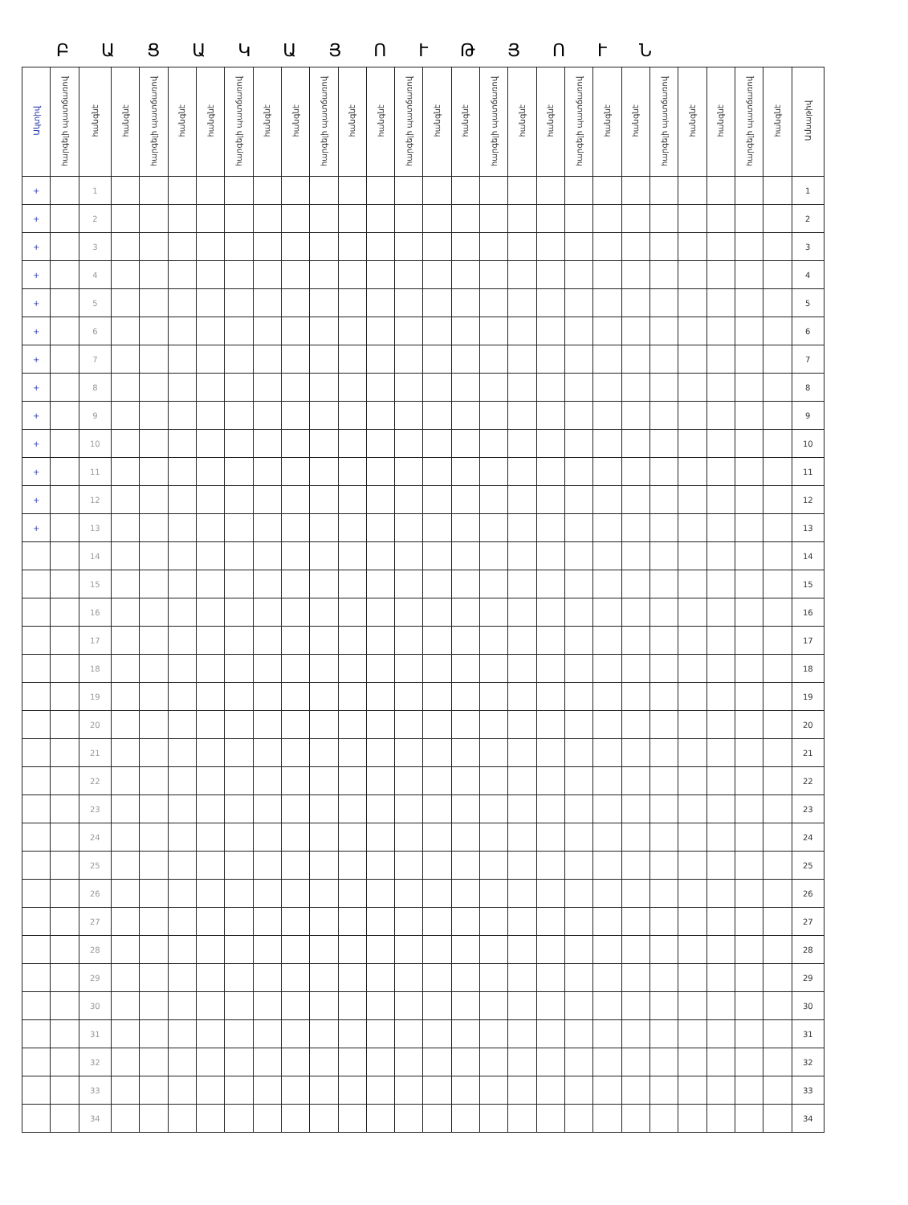ԲԱՑԱԿԱՅՈՒԹՅՈՒՆ
| Ակտիվ | հարգելի պատճառով | հանգնէ | հանգնէ | հարգելի պատճառով | հանգնէ | հանգնէ | հարգելի պատճառով | հանգնէ | հանգնէ | հարգելի պատճառով | հանգնէ | հանգնէ | հարգելի պատճառով | հանգնէ | հանգնէ | հարգելի պատճառով | հանգնէ | հանգնէ | հարգելի պատճառով | հանգնէ | հանգնէ | հարգելի պատճառով | հանգնէ | հանգնէ | հարգելի պատճառով | հանգնէ | Ամսաթիվ |
| --- | --- | --- | --- | --- | --- | --- | --- | --- | --- | --- | --- | --- | --- | --- | --- | --- | --- | --- | --- | --- | --- | --- | --- | --- | --- | --- | --- |
| + | | 1 | | | | | | | | | | | | | | | | | | | | | | | | | 1 |
| + | | 2 | | | | | | | | | | | | | | | | | | | | | | | | | 2 |
| + | | 3 | | | | | | | | | | | | | | | | | | | | | | | | | 3 |
| + | | 4 | | | | | | | | | | | | | | | | | | | | | | | | | 4 |
| + | | 5 | | | | | | | | | | | | | | | | | | | | | | | | | 5 |
| + | | 6 | | | | | | | | | | | | | | | | | | | | | | | | | 6 |
| + | | 7 | | | | | | | | | | | | | | | | | | | | | | | | | 7 |
| + | | 8 | | | | | | | | | | | | | | | | | | | | | | | | | 8 |
| + | | 9 | | | | | | | | | | | | | | | | | | | | | | | | | 9 |
| + | | 10 | | | | | | | | | | | | | | | | | | | | | | | | | 10 |
| + | | 11 | | | | | | | | | | | | | | | | | | | | | | | | | 11 |
| + | | 12 | | | | | | | | | | | | | | | | | | | | | | | | | 12 |
| + | | 13 | | | | | | | | | | | | | | | | | | | | | | | | | 13 |
| | | 14 | | | | | | | | | | | | | | | | | | | | | | | | | 14 |
| | | 15 | | | | | | | | | | | | | | | | | | | | | | | | | 15 |
| | | 16 | | | | | | | | | | | | | | | | | | | | | | | | | 16 |
| | | 17 | | | | | | | | | | | | | | | | | | | | | | | | | 17 |
| | | 18 | | | | | | | | | | | | | | | | | | | | | | | | | 18 |
| | | 19 | | | | | | | | | | | | | | | | | | | | | | | | | 19 |
| | | 20 | | | | | | | | | | | | | | | | | | | | | | | | | 20 |
| | | 21 | | | | | | | | | | | | | | | | | | | | | | | | | 21 |
| | | 22 | | | | | | | | | | | | | | | | | | | | | | | | | 22 |
| | | 23 | | | | | | | | | | | | | | | | | | | | | | | | | 23 |
| | | 24 | | | | | | | | | | | | | | | | | | | | | | | | | 24 |
| | | 25 | | | | | | | | | | | | | | | | | | | | | | | | | 25 |
| | | 26 | | | | | | | | | | | | | | | | | | | | | | | | | 26 |
| | | 27 | | | | | | | | | | | | | | | | | | | | | | | | | 27 |
| | | 28 | | | | | | | | | | | | | | | | | | | | | | | | | 28 |
| | | 29 | | | | | | | | | | | | | | | | | | | | | | | | | 29 |
| | | 30 | | | | | | | | | | | | | | | | | | | | | | | | | 30 |
| | | 31 | | | | | | | | | | | | | | | | | | | | | | | | | 31 |
| | | 32 | | | | | | | | | | | | | | | | | | | | | | | | | 32 |
| | | 33 | | | | | | | | | | | | | | | | | | | | | | | | | 33 |
| | | 34 | | | | | | | | | | | | | | | | | | | | | | | | | 34 |